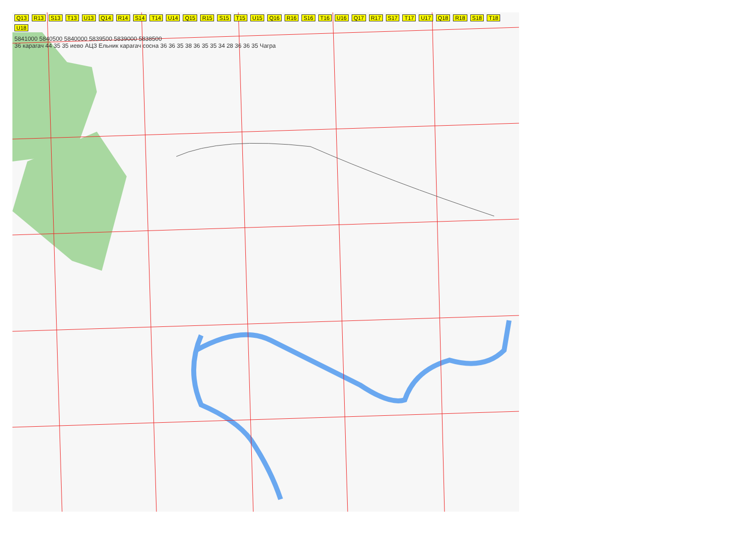Q13 R13 S13 T13 U13 Q14 R14 S14 T14 U14 Q15 R15 S15 T15 U15 Q16 R16 S16 T16 U16 Q17 R17 S17 T17 U17 Q18 R18 S18 T18 U18
5841000 5840500 5840000 5839500 5839000 5838500
36 карагач 44 35 35 иево АЦЗ Ельник карагач сосна 36 36 35 38 36 35 35 34 28 36 36 35 Чагра